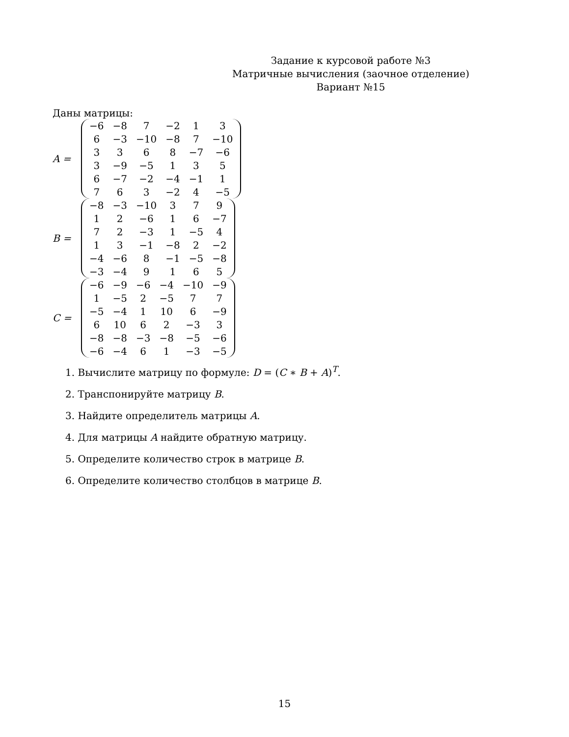Задание к курсовой работе №3
Матричные вычисления (заочное отделение)
Вариант №15
Даны матрицы:
A =
| −6 | −8 | 7 | −2 | 1 | 3 |
| 6 | −3 | −10 | −8 | 7 | −10 |
| 3 | 3 | 6 | 8 | −7 | −6 |
| 3 | −9 | −5 | 1 | 3 | 5 |
| 6 | −7 | −2 | −4 | −1 | 1 |
| 7 | 6 | 3 | −2 | 4 | −5 |
B =
| −8 | −3 | −10 | 3 | 7 | 9 |
| 1 | 2 | −6 | 1 | 6 | −7 |
| 7 | 2 | −3 | 1 | −5 | 4 |
| 1 | 3 | −1 | −8 | 2 | −2 |
| −4 | −6 | 8 | −1 | −5 | −8 |
| −3 | −4 | 9 | 1 | 6 | 5 |
C =
| −6 | −9 | −6 | −4 | −10 | −9 |
| 1 | −5 | 2 | −5 | 7 | 7 |
| −5 | −4 | 1 | 10 | 6 | −9 |
| 6 | 10 | 6 | 2 | −3 | 3 |
| −8 | −8 | −3 | −8 | −5 | −6 |
| −6 | −4 | 6 | 1 | −3 | −5 |
1. Вычислите матрицу по формуле: D = (C ∗ B + A)<sup>T</sup>.
2. Транспонируйте матрицу B.
3. Найдите определитель матрицы A.
4. Для матрицы A найдите обратную матрицу.
5. Определите количество строк в матрице B.
6. Определите количество столбцов в матрице B.
15